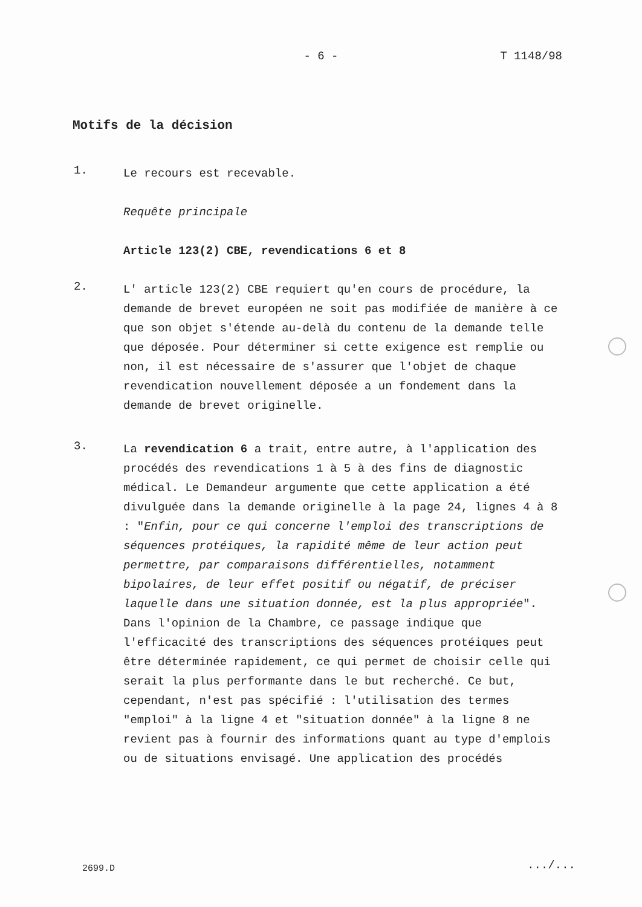- 6 -
T 1148/98
Motifs de la décision
1.
Le recours est recevable.
Requête principale
Article 123(2) CBE, revendications 6 et 8
2.
L' article 123(2) CBE requiert qu'en cours de procédure, la demande de brevet européen ne soit pas modifiée de manière à ce que son objet s'étende au-delà du contenu de la demande telle que déposée. Pour déterminer si cette exigence est remplie ou non, il est nécessaire de s'assurer que l'objet de chaque revendication nouvellement déposée a un fondement dans la demande de brevet originelle.
3.
La revendication 6 a trait, entre autre, à l'application des procédés des revendications 1 à 5 à des fins de diagnostic médical. Le Demandeur argumente que cette application a été divulguée dans la demande originelle à la page 24, lignes 4 à 8 : "Enfin, pour ce qui concerne l'emploi des transcriptions de séquences protéiques, la rapidité même de leur action peut permettre, par comparaisons différentielles, notamment bipolaires, de leur effet positif ou négatif, de préciser laquelle dans une situation donnée, est la plus appropriée". Dans l'opinion de la Chambre, ce passage indique que l'efficacité des transcriptions des séquences protéiques peut être déterminée rapidement, ce qui permet de choisir celle qui serait la plus performante dans le but recherché. Ce but, cependant, n'est pas spécifié : l'utilisation des termes "emploi" à la ligne 4 et "situation donnée" à la ligne 8 ne revient pas à fournir des informations quant au type d'emplois ou de situations envisagé. Une application des procédés
2699.D .../...